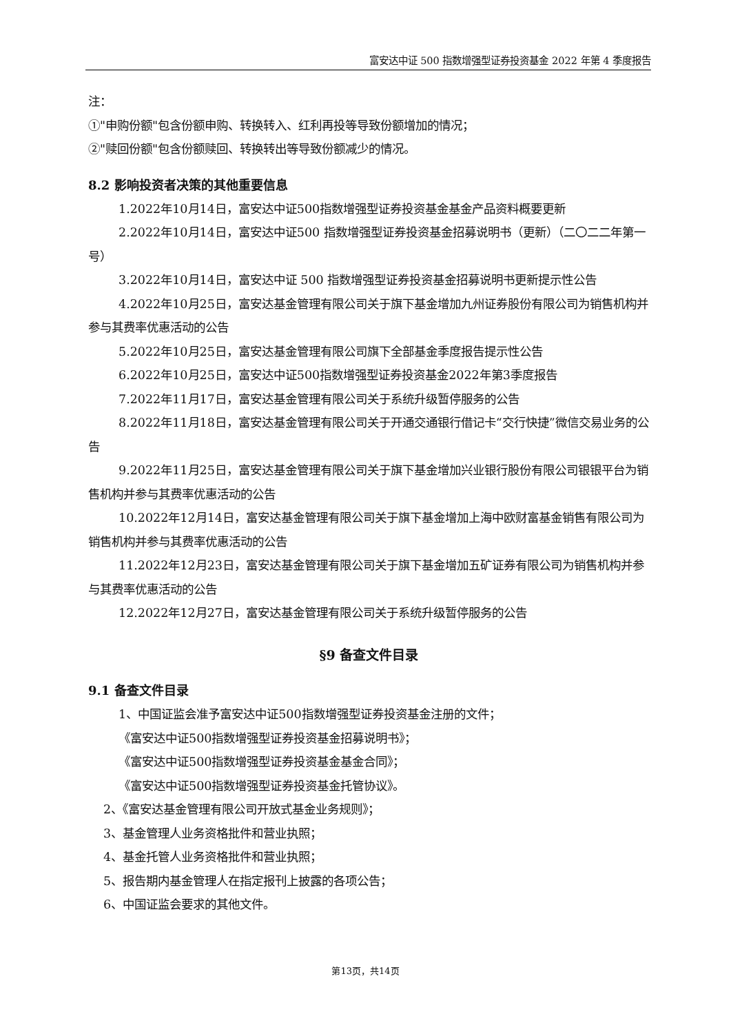富安达中证 500 指数增强型证券投资基金 2022 年第 4 季度报告
注：
①"申购份额"包含份额申购、转换转入、红利再投等导致份额增加的情况；
②"赎回份额"包含份额赎回、转换转出等导致份额减少的情况。
8.2 影响投资者决策的其他重要信息
1.2022年10月14日，富安达中证500指数增强型证券投资基金基金产品资料概要更新
2.2022年10月14日，富安达中证500 指数增强型证券投资基金招募说明书（更新）（二〇二二年第一号）
3.2022年10月14日，富安达中证 500 指数增强型证券投资基金招募说明书更新提示性公告
4.2022年10月25日，富安达基金管理有限公司关于旗下基金增加九州证券股份有限公司为销售机构并参与其费率优惠活动的公告
5.2022年10月25日，富安达基金管理有限公司旗下全部基金季度报告提示性公告
6.2022年10月25日，富安达中证500指数增强型证券投资基金2022年第3季度报告
7.2022年11月17日，富安达基金管理有限公司关于系统升级暂停服务的公告
8.2022年11月18日，富安达基金管理有限公司关于开通交通银行借记卡“交行快捷”微信交易业务的公告
9.2022年11月25日，富安达基金管理有限公司关于旗下基金增加兴业银行股份有限公司银银平台为销售机构并参与其费率优惠活动的公告
10.2022年12月14日，富安达基金管理有限公司关于旗下基金增加上海中欧财富基金销售有限公司为销售机构并参与其费率优惠活动的公告
11.2022年12月23日，富安达基金管理有限公司关于旗下基金增加五矿证券有限公司为销售机构并参与其费率优惠活动的公告
12.2022年12月27日，富安达基金管理有限公司关于系统升级暂停服务的公告
§9 备查文件目录
9.1 备查文件目录
1、中国证监会准予富安达中证500指数增强型证券投资基金注册的文件；
《富安达中证500指数增强型证券投资基金招募说明书》；
《富安达中证500指数增强型证券投资基金基金合同》；
《富安达中证500指数增强型证券投资基金托管协议》。
2、《富安达基金管理有限公司开放式基金业务规则》；
3、基金管理人业务资格批件和营业执照；
4、基金托管人业务资格批件和营业执照；
5、报告期内基金管理人在指定报刊上披露的各项公告；
6、中国证监会要求的其他文件。
第13页，共14页